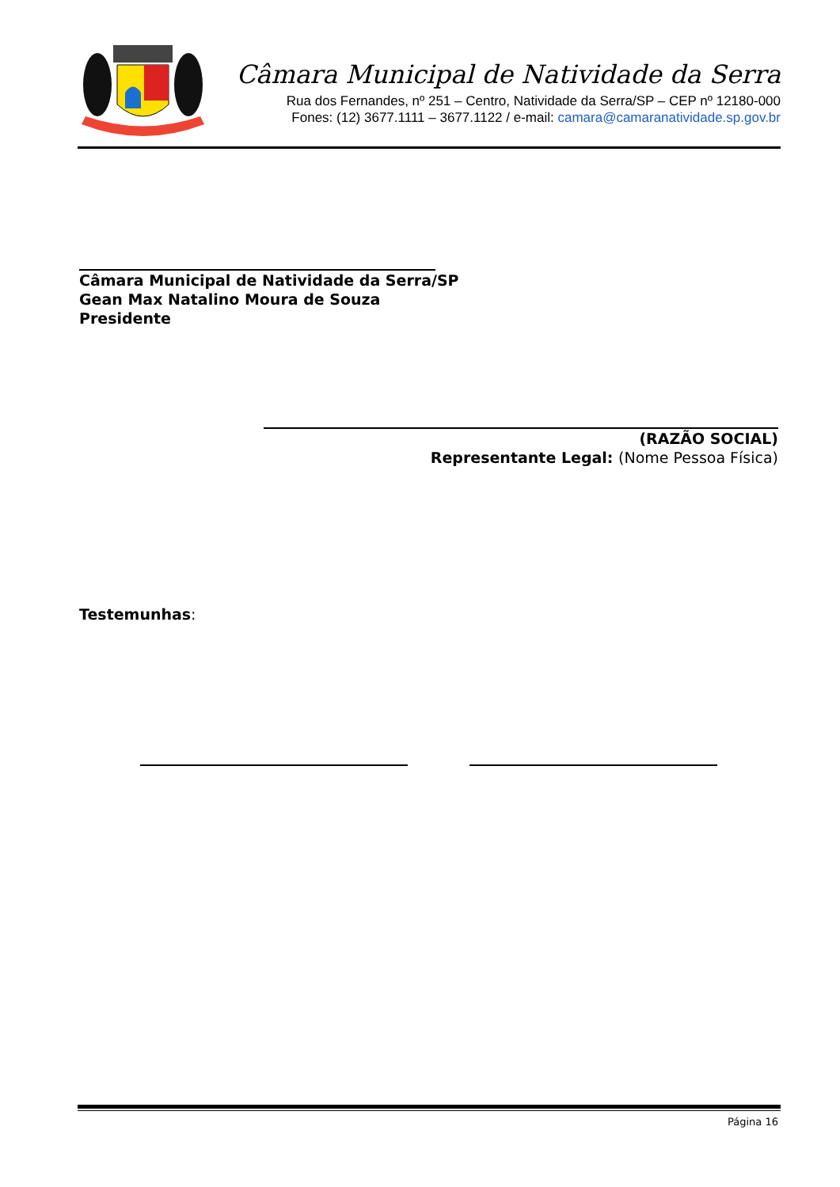Câmara Municipal de Natividade da Serra
Rua dos Fernandes, nº 251 – Centro, Natividade da Serra/SP – CEP nº 12180-000
Fones: (12) 3677.1111 – 3677.1122 / e-mail: camara@camaranatividade.sp.gov.br
Câmara Municipal de Natividade da Serra/SP
Gean Max Natalino Moura de Souza
Presidente
(RAZÃO SOCIAL)
Representante Legal: (Nome Pessoa Física)
Testemunhas:
Página 16